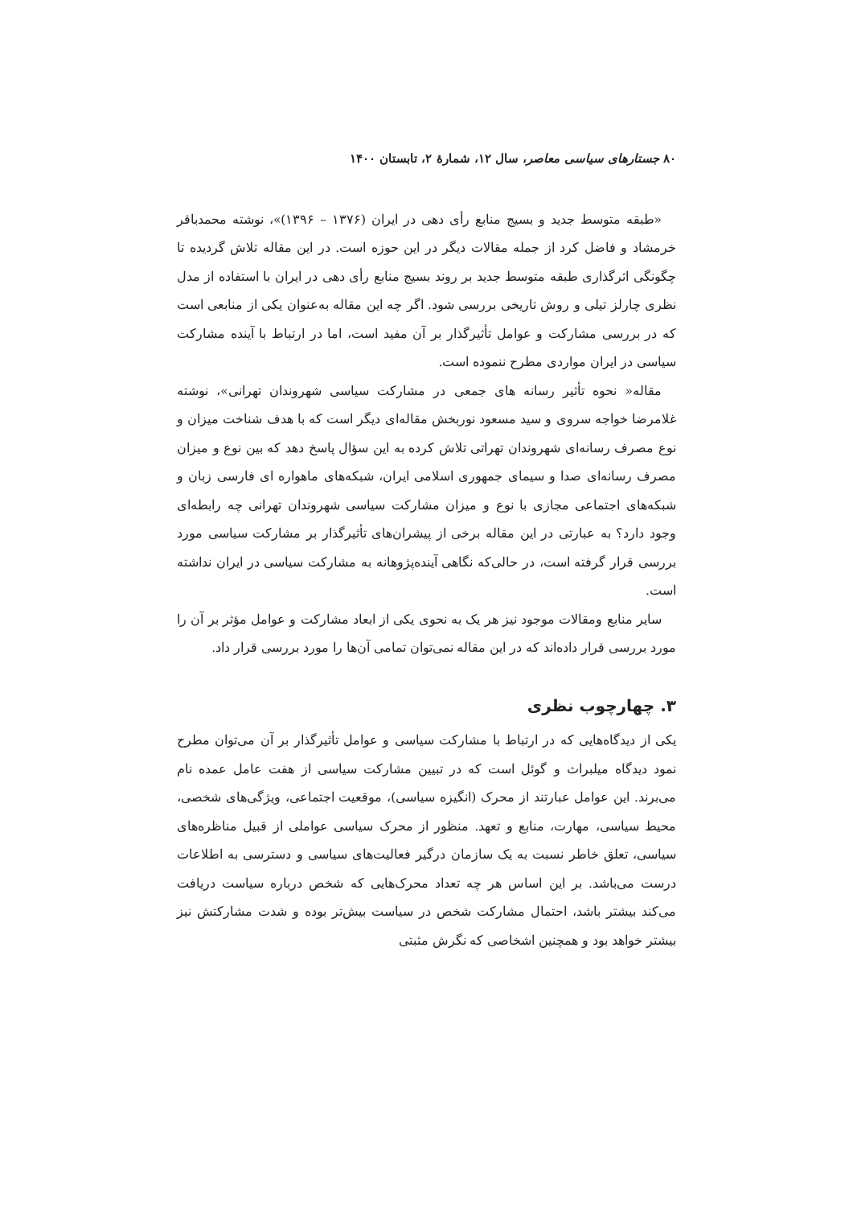۸۰ جستارهای سیاسی معاصر، سال ۱۲، شمارهٔ ۲، تابستان ۱۴۰۰
«طبقه متوسط جدید و بسیج منابع رأی دهی در ایران (۱۳۷۶ – ۱۳۹۶)»، نوشته محمدباقر خرمشاد و فاضل کرد از جمله مقالات دیگر در این حوزه است. در این مقاله تلاش گردیده تا چگونگی اثرگذاری طبقه متوسط جدید بر روند بسیج منابع رأی دهی در ایران با استفاده از مدل نظری چارلز تیلی و روش تاریخی بررسی شود. اگر چه این مقاله به‌عنوان یکی از منابعی است که در بررسی مشارکت و عوامل تأثیرگذار بر آن مفید است، اما در ارتباط با آینده مشارکت سیاسی در ایران مواردی مطرح ننموده است.
مقاله« نحوه تأثیر رسانه های جمعی در مشارکت سیاسی شهروندان تهرانی»، نوشته غلامرضا خواجه سروی و سید مسعود نوربخش مقاله‌ای دیگر است که با هدف شناخت میزان و نوع مصرف رسانه‌ای شهروندان تهراتی تلاش کرده به این سؤال پاسخ دهد که بین نوع و میزان مصرف رسانه‌ای صدا و سیمای جمهوری اسلامی ایران، شبکه‌های ماهواره ای فارسی زبان و شبکه‌های اجتماعی مجازی با نوع و میزان مشارکت سیاسی شهروندان تهرانی چه رابطه‌ای وجود دارد؟ به عبارتی در این مقاله برخی از پیشران‌های تأثیرگذار بر مشارکت سیاسی مورد بررسی قرار گرفته است، در حالی‌که نگاهی آینده‌پژوهانه به مشارکت سیاسی در ایران نداشته است.
سایر منابع ومقالات موجود نیز هر یک به نحوی یکی از ابعاد مشارکت و عوامل مؤثر بر آن را مورد بررسی قرار داده‌اند که در این مقاله نمی‌توان تمامی آن‌ها را مورد بررسی قرار داد.
۳. چهارچوب نظری
یکی از دیدگاه‌هایی که در ارتباط با مشارکت سیاسی و عوامل تأثیرگذار بر آن می‌توان مطرح نمود دیدگاه میلبراث و گوئل است که در تبیین مشارکت سیاسی از هفت عامل عمده نام می‌برند. این عوامل عبارتند از محرک (انگیزه سیاسی)، موقعیت اجتماعی، ویژگی‌های شخصی، محیط سیاسی، مهارت، منابع و تعهد. منظور از محرک سیاسی عواملی از قبیل مناظره‌های سیاسی، تعلق خاطر نسبت به یک سازمان درگیر فعالیت‌های سیاسی و دسترسی به اطلاعات درست می‌باشد. بر این اساس هر چه تعداد محرک‌هایی که شخص درباره سیاست دریافت می‌کند بیشتر باشد، احتمال مشارکت شخص در سیاست بیش‌تر بوده و شدت مشارکتش نیز بیشتر خواهد بود و همچنین اشخاصی که نگرش مثبتی